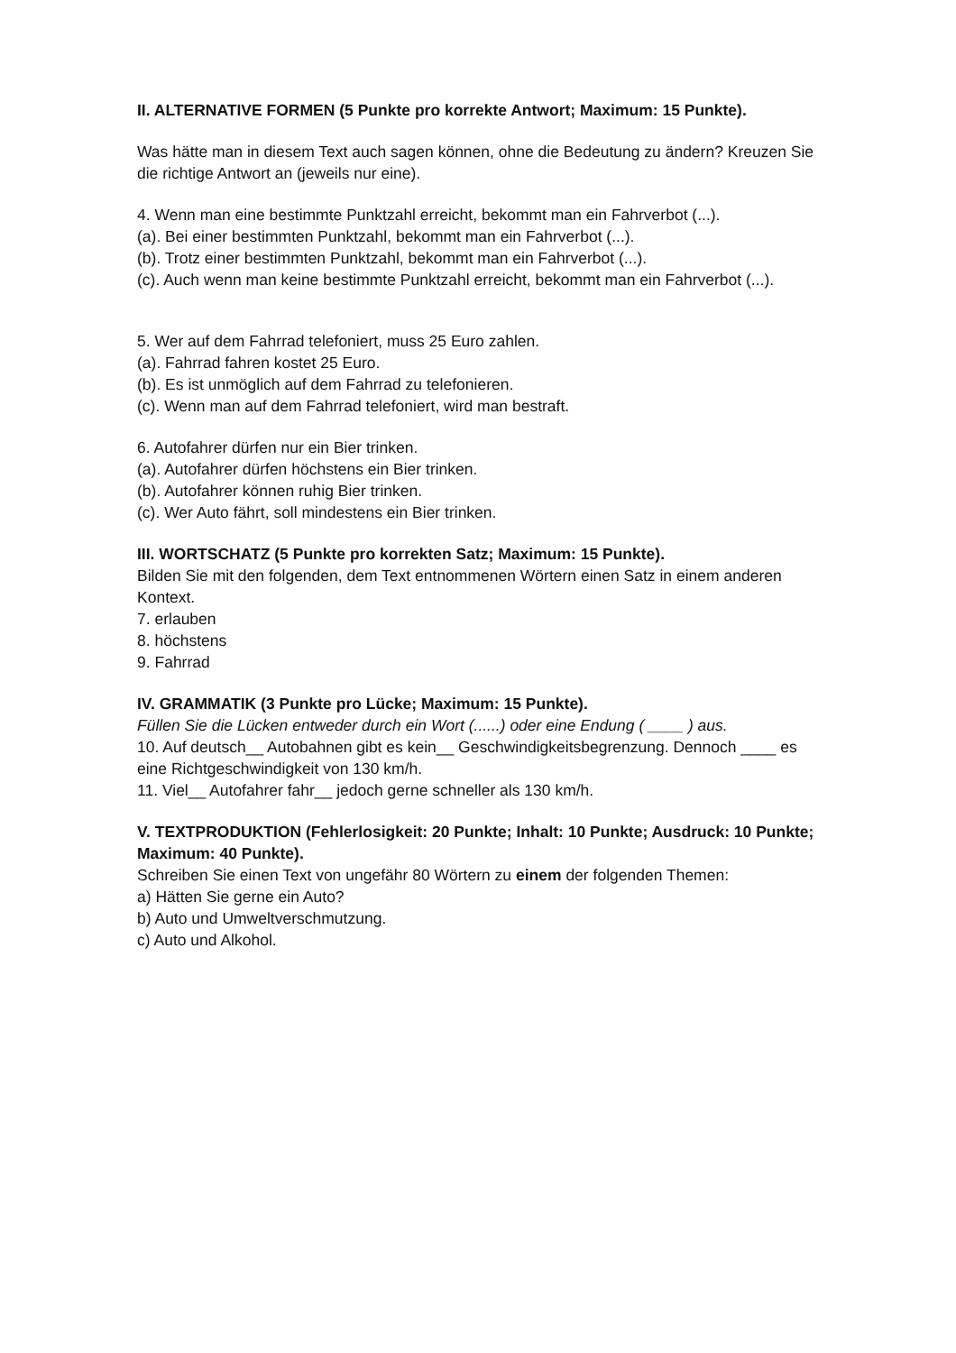II. ALTERNATIVE FORMEN (5 Punkte pro korrekte Antwort; Maximum: 15 Punkte).
Was hätte man in diesem Text auch sagen können, ohne die Bedeutung zu ändern? Kreuzen Sie die richtige Antwort an (jeweils nur eine).
4. Wenn man eine bestimmte Punktzahl erreicht, bekommt man ein Fahrverbot (...).
(a). Bei einer bestimmten Punktzahl, bekommt man ein Fahrverbot (...).
(b). Trotz einer bestimmten Punktzahl, bekommt man ein Fahrverbot (...).
(c). Auch wenn man keine bestimmte Punktzahl erreicht, bekommt man ein Fahrverbot (...).
5. Wer auf dem Fahrrad telefoniert, muss 25 Euro zahlen.
(a). Fahrrad fahren kostet 25 Euro.
(b). Es ist unmöglich auf dem Fahrrad zu telefonieren.
(c). Wenn man auf dem Fahrrad telefoniert, wird man bestraft.
6. Autofahrer dürfen nur ein Bier trinken.
(a). Autofahrer dürfen höchstens ein Bier trinken.
(b). Autofahrer können ruhig Bier trinken.
(c). Wer Auto fährt, soll mindestens ein Bier trinken.
III. WORTSCHATZ (5 Punkte pro korrekten Satz; Maximum: 15 Punkte).
Bilden Sie mit den folgenden, dem Text entnommenen Wörtern einen Satz in einem anderen Kontext.
7. erlauben
8. höchstens
9. Fahrrad
IV. GRAMMATIK (3 Punkte pro Lücke; Maximum: 15 Punkte).
Füllen Sie die Lücken entweder durch ein Wort (......) oder eine Endung ( ____ ) aus.
10. Auf deutsch__ Autobahnen gibt es kein__ Geschwindigkeitsbegrenzung. Dennoch ____ es eine Richtgeschwindigkeit von 130 km/h.
11. Viel__ Autofahrer fahr__ jedoch gerne schneller als 130 km/h.
V. TEXTPRODUKTION (Fehlerlosigkeit: 20 Punkte; Inhalt: 10 Punkte; Ausdruck: 10 Punkte; Maximum: 40 Punkte).
Schreiben Sie einen Text von ungefähr 80 Wörtern zu einem der folgenden Themen:
a) Hätten Sie gerne ein Auto?
b) Auto und Umweltverschmutzung.
c) Auto und Alkohol.